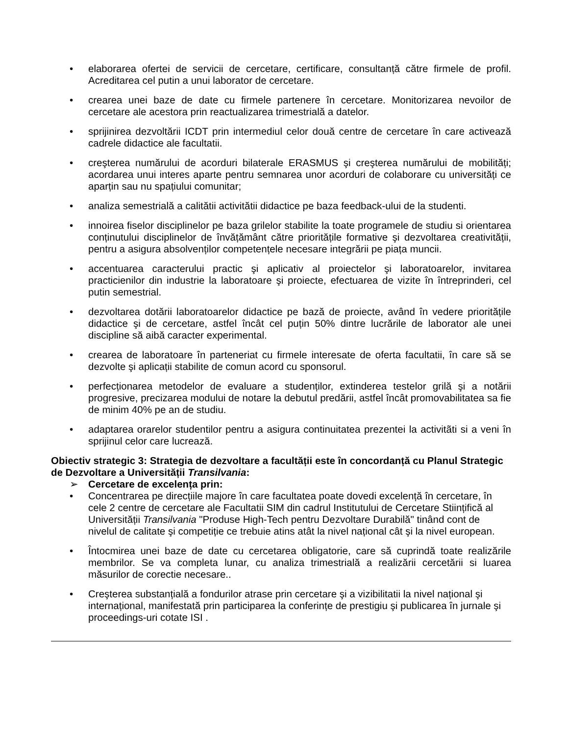• elaborarea ofertei de servicii de cercetare, certificare, consultanță către firmele de profil. Acreditarea cel putin a unui laborator de cercetare.
• crearea unei baze de date cu firmele partenere în cercetare. Monitorizarea nevoilor de cercetare ale acestora prin reactualizarea trimestrială a datelor.
• sprijinirea dezvoltării ICDT prin intermediul celor două centre de cercetare în care activează cadrele didactice ale facultatii.
• creşterea numărului de acorduri bilaterale ERASMUS şi creşterea numărului de mobilități; acordarea unui interes aparte pentru semnarea unor acorduri de colaborare cu universități ce aparțin sau nu spațiului comunitar;
• analiza semestrială a calitătii activitătii didactice pe baza feedback-ului de la studenti.
• innoirea fiselor disciplinelor pe baza grilelor stabilite la toate programele de studiu si orientarea conținutului disciplinelor de învățământ către prioritățile formative şi dezvoltarea creativității, pentru a asigura absolvenților competențele necesare integrării pe piața muncii.
• accentuarea caracterului practic şi aplicativ al proiectelor şi laboratoarelor, invitarea practicienilor din industrie la laboratoare şi proiecte, efectuarea de vizite în întreprinderi, cel putin semestrial.
• dezvoltarea dotării laboratoarelor didactice pe bază de proiecte, având în vedere prioritățile didactice şi de cercetare, astfel încât cel puțin 50% dintre lucrările de laborator ale unei discipline să aibă caracter experimental.
• crearea de laboratoare în parteneriat cu firmele interesate de oferta facultatii, în care să se dezvolte şi aplicații stabilite de comun acord cu sponsorul.
• perfecționarea metodelor de evaluare a studenților, extinderea testelor grilă şi a notării progresive, precizarea modului de notare la debutul predării, astfel încât promovabilitatea sa fie de minim 40% pe an de studiu.
• adaptarea orarelor studentilor pentru a asigura continuitatea prezentei la activitãti si a veni în sprijinul celor care lucrează.
Obiectiv strategic 3: Strategia de dezvoltare a facultății este în concordanță cu Planul Strategic de Dezvoltare a Universității Transilvania:
➢ Cercetare de excelența prin:
• Concentrarea pe direcțiile majore în care facultatea poate dovedi excelență în cercetare, în cele 2 centre de cercetare ale Facultatii SIM din cadrul Institutului de Cercetare Stiințifică al Universității Transilvania "Produse High-Tech pentru Dezvoltare Durabilă" tinând cont de nivelul de calitate şi competiție ce trebuie atins atât la nivel național cât şi la nivel european.
• Întocmirea unei baze de date cu cercetarea obligatorie, care să cuprindă toate realizările membrilor. Se va completa lunar, cu analiza trimestrială a realizării cercetării si luarea măsurilor de corectie necesare..
• Creşterea substanțială a fondurilor atrase prin cercetare şi a vizibilitatii la nivel național şi internațional, manifestată prin participarea la conferințe de prestigiu şi publicarea în jurnale şi proceedings-uri cotate ISI .